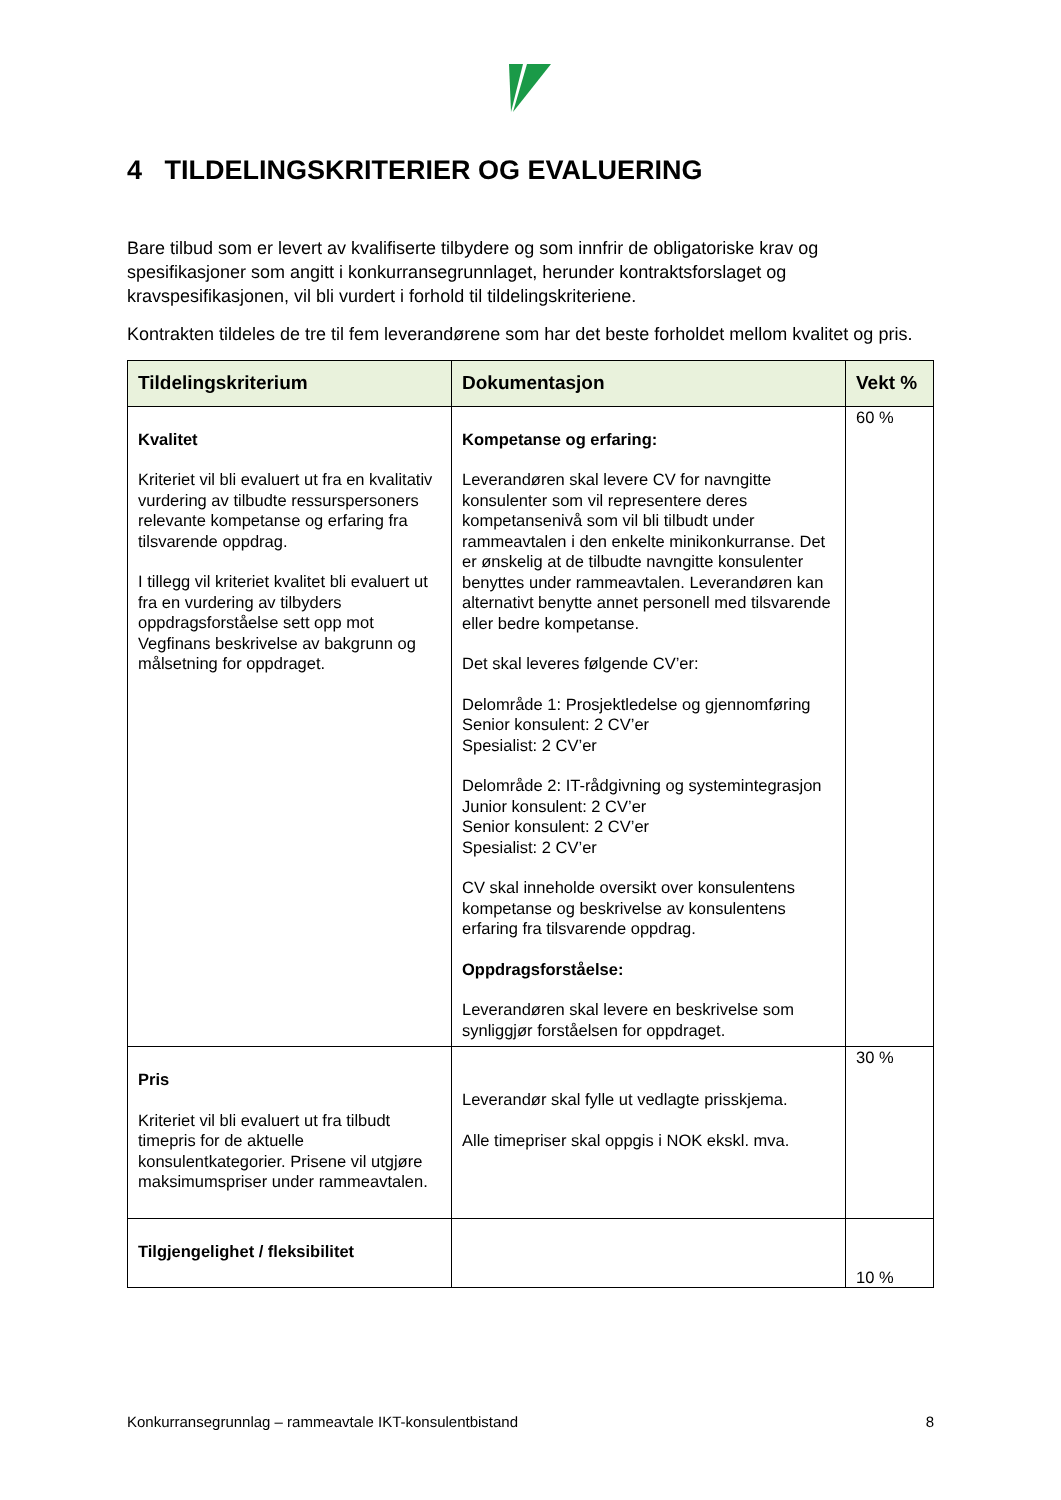4 TILDELINGSKRITERIER OG EVALUERING
Bare tilbud som er levert av kvalifiserte tilbydere og som innfrir de obligatoriske krav og spesifikasjoner som angitt i konkurransegrunnlaget, herunder kontraktsforslaget og kravspesifikasjonen, vil bli vurdert i forhold til tildelingskriteriene.
Kontrakten tildeles de tre til fem leverandørene som har det beste forholdet mellom kvalitet og pris.
| Tildelingskriterium | Dokumentasjon | Vekt % |
| --- | --- | --- |
| Kvalitet Kriteriet vil bli evaluert ut fra en kvalitativ vurdering av tilbudte ressurspersoners relevante kompetanse og erfaring fra tilsvarende oppdrag. I tillegg vil kriteriet kvalitet bli evaluert ut fra en vurdering av tilbyders oppdragsforståelse sett opp mot Vegfinans beskrivelse av bakgrunn og målsetning for oppdraget. | Kompetanse og erfaring: Leverandøren skal levere CV for navngitte konsulenter som vil representere deres kompetansenivå som vil bli tilbudt under rammeavtalen i den enkelte minikonkurranse. Det er ønskelig at de tilbudte navngitte konsulenter benyttes under rammeavtalen. Leverandøren kan alternativt benytte annet personell med tilsvarende eller bedre kompetanse. Det skal leveres følgende CV’er: Delområde 1: Prosjektledelse og gjennomføring Senior konsulent: 2 CV’er Spesialist: 2 CV’er Delområde 2: IT-rådgivning og systemintegrasjon Junior konsulent: 2 CV’er Senior konsulent: 2 CV’er Spesialist: 2 CV’er CV skal inneholde oversikt over konsulentens kompetanse og beskrivelse av konsulentens erfaring fra tilsvarende oppdrag. Oppdragsforståelse: Leverandøren skal levere en beskrivelse som synliggjør forståelsen for oppdraget. | 60 % |
| Pris Kriteriet vil bli evaluert ut fra tilbudt timepris for de aktuelle konsulentkategorier. Prisene vil utgjøre maksimumspriser under rammeavtalen. | Leverandør skal fylle ut vedlagte prisskjema. Alle timepriser skal oppgis i NOK ekskl. mva. | 30 % |
| Tilgjengelighet / fleksibilitet | | 10 % |
Konkurransegrunnlag – rammeavtale IKT-konsulentbistand 8